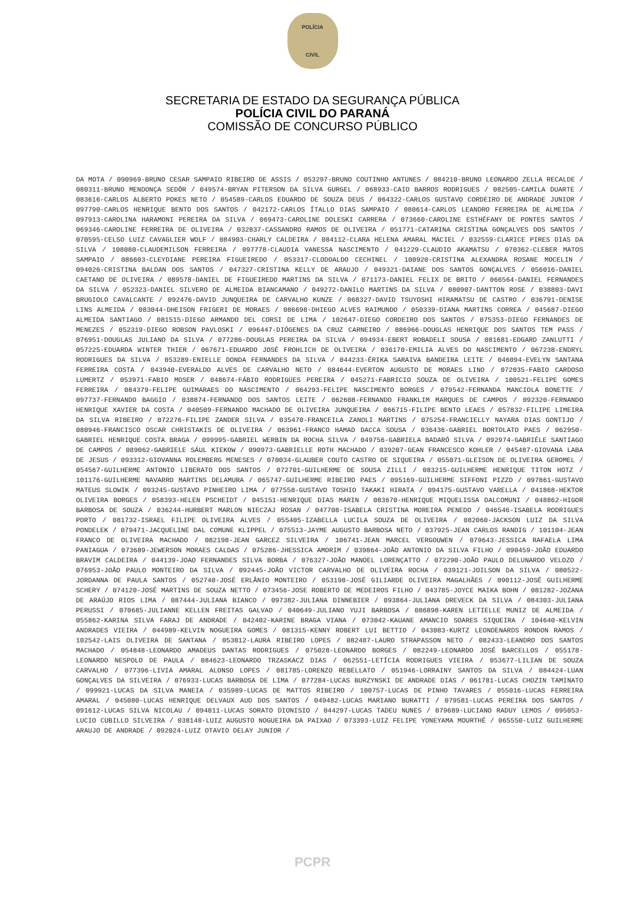POLÍCIA
CIVIL
SECRETARIA DE ESTADO DA SEGURANÇA PÚBLICA
POLÍCIA CIVIL DO PARANÁ
COMISSÃO DE CONCURSO PÚBLICO
DA MOTA / 090969-BRUNO CESAR SAMPAIO RIBEIRO DE ASSIS / 053297-BRUNO COUTINHO ANTUNES / 084210-BRUNO LEONARDO ZELLA RECALDE / 080311-BRUNO MENDONÇA SEDÔR / 049574-BRYAN PITERSON DA SILVA GURGEL / 068933-CAIO BARROS RODRIGUES / 082505-CAMILA DUARTE / 083616-CARLOS ALBERTO POKES NETO / 054589-CARLOS EDUARDO DE SOUZA DEUS / 064322-CARLOS GUSTAVO CORDEIRO DE ANDRADE JUNIOR / 097790-CARLOS HENRIQUE BENTO DOS SANTOS / 042172-CARLOS ÍTALLO DIAS SAMPAIO / 080614-CARLOS LEANDRO FERREIRA DE ALMEIDA / 097913-CAROLINA HARAMONI PEREIRA DA SILVA / 069473-CAROLINE DOLESKI CARRERA / 073660-CAROLINE ESTHÉFANY DE PONTES SANTOS / 069346-CAROLINE FERREIRA DE OLIVEIRA / 032837-CASSANDRO RAMOS DE OLIVEIRA / 051771-CATARINA CRISTINA GONÇALVES DOS SANTOS / 070595-CELSO LUIZ CAVAGLIER WOLF / 084903-CHARLY CALDEIRA / 084112-CLARA HELENA AMARAL MACIEL / 032559-CLARICE PIRES DIAS DA SILVA / 108080-CLAUDEMILSON FERREIRA / 097778-CLAUDIA VANESSA NASCIMENTO / 041229-CLAUDIO AKAMATSU / 070362-CLEBER MATOS SAMPAIO / 086603-CLEYDIANE PEREIRA FIGUEIREDO / 053317-CLODOALDO CECHINEL / 100920-CRISTINA ALEXANDRA ROSANE MOCELIN / 094026-CRISTINA BALDAN DOS SANTOS / 047327-CRISTINA KELLY DE ARAUJO / 049321-DAIANE DOS SANTOS GONÇALVES / 056016-DANIEL CAETANO DE OLIVEIRA / 089578-DANIEL DE FIGUEIREDO MARTINS DA SILVA / 071173-DANIEL FELIX DE BRITO / 066564-DANIEL FERNANDES DA SILVA / 052323-DANIEL SILVERO DE ALMEIDA BIANCAMANO / 049272-DANILO MARTINS DA SILVA / 080907-DANTTON ROSE / 038803-DAVI BRUGIOLO CAVALCANTE / 092476-DAVID JUNQUEIRA DE CARVALHO KUNZE / 068327-DAVID TSUYOSHI HIRAMATSU DE CASTRO / 036791-DENISE LINS ALMEIDA / 083044-DHEISON FRIGERI DE MORAES / 086698-DHIEGO ALVES RAIMUNDO / 050339-DIANA MARTINS CORREA / 045687-DIEGO ALMEIDA SANTIAGO / 081515-DIEGO ARMANDO DEL CORSI DE LIMA / 102647-DIEGO CORDEIRO DOS SANTOS / 075353-DIEGO FERNANDES DE MENEZES / 052319-DIEGO ROBSON PAVLOSKI / 096447-DIÓGENES DA CRUZ CARNEIRO / 086966-DOUGLAS HENRIQUE DOS SANTOS TEM PASS / 076951-DOUGLAS JULIANO DA SILVA / 077286-DOUGLAS PEREIRA DA SILVA / 094934-EBERT ROBADELI SOUSA / 081681-EDGARD ZANLUTTI / 057225-EDUARDA WINTER THIER / 067671-EDUARDO JOSÉ FROHLICH DE OLIVEIRA / 036170-EMILIA ALVES DO NASCIMENTO / 067238-ENDRYL RODRIGUES DA SILVA / 053289-ENIELLE DONDA FERNANDES DA SILVA / 044233-ÉRIKA SARAIVA BANDEIRA LEITE / 046094-EVELYN SANTANA FERREIRA COSTA / 043940-EVERALDO ALVES DE CARVALHO NETO / 084644-EVERTON AUGUSTO DE MORAES LINO / 072035-FABIO CARDOSO LUMERTZ / 053971-FABIO MOSER / 048674-FÁBIO RODRIGUES PEREIRA / 045271-FABRICIO SOUZA DE OLIVEIRA / 100521-FELIPE GOMES FERREIRA / 084379-FELIPE GUIMARAES DO NASCIMENTO / 064293-FELIPE NASCIMENTO BORGES / 079542-FERNANDA MANCIOLA BONETTE / 097737-FERNANDO BAGGIO / 038874-FERNANDO DOS SANTOS LEITE / 062608-FERNANDO FRANKLIM MARQUES DE CAMPOS / 092320-FERNANDO HENRIQUE XAVIER DA COSTA / 040509-FERNANDO MACHADO DE OLIVEIRA JUNQUEIRA / 066715-FILIPE BENTO LEAES / 057832-FILIPE LIMEIRA DA SILVA RIBEIRO / 072276-FILIPE ZANDER SILVA / 035470-FRANCEILA ZANOLI MARTINS / 075254-FRANCIELLY NAYARA DIAS GONTIJO / 080946-FRANCISCO OSCAR CHRISTAKIS DE OLIVEIRA / 063961-FRANCO HAMAD DACCA SOUSA / 036436-GABRIEL BORTOLATO PAES / 062950-GABRIEL HENRIQUE COSTA BRAGA / 099995-GABRIEL WERBIN DA ROCHA SILVA / 049756-GABRIELA BADARÓ SILVA / 092974-GABRIÉLE SANTIAGO DE CAMPOS / 089062-GABRIELE SÁUL KIEKOW / 090973-GABRIELLE ROTH MACHADO / 039207-GEAN FRANCESCO KOHLER / 045487-GIOVANA LABA DE JESUS / 093312-GIOVANNA ROLEMBERG MENESES / 070034-GLAUBER COUTO CASTRO DE SIQUEIRA / 055071-GLEISON DE OLIVEIRA GEROMEL / 054567-GUILHERME ANTONIO LIBERATO DOS SANTOS / 072701-GUILHERME DE SOUSA ZILLI / 083215-GUILHERME HENRIQUE TITON HOTZ / 101176-GUILHERME NAVARRO MARTINS DELAMURA / 065747-GUILHERME RIBEIRO PAES / 095169-GUILHERME SIFFONI PIZZO / 097861-GUSTAVO MATEUS SLOWIK / 093245-GUSTAVO PINHEIRO LIMA / 077558-GUSTAVO TOSHIO TAKAKI HIRATA / 094175-GUSTAVO VARELLA / 041868-HEKTOR OLIVEIRA BORGES / 058393-HELEN PSCHEIDT / 045151-HENRIQUE DIAS MARIN / 083670-HENRIQUE MIQUELISSA DALCOMUNI / 048862-HIGOR BARBOSA DE SOUZA / 036244-HURBERT MARLON NIECZAJ ROSAN / 047708-ISABELA CRISTINA MOREIRA PENEDO / 046546-ISABELA RODRIGUES PORTO / 081732-ISRAEL FILIPE OLIVEIRA ALVES / 055405-IZABELLA LUCILA SOUZA DE OLIVEIRA / 082060-JACKSON LUIZ DA SILVA PONDELEK / 079471-JACQUELINE DAL COMUNE KLIPPEL / 075513-JAYME AUGUSTO BARBOSA NETO / 037925-JEAN CARLOS RANDIG / 101104-JEAN FRANCO DE OLIVEIRA MACHADO / 082198-JEAN GARCEZ SILVEIRA / 106741-JEAN MARCEL VERGOUWEN / 079643-JESSICA RAFAELA LIMA PANIAGUA / 073689-JEWERSON MORAES CALDAS / 075286-JHESSICA AMORIM / 039864-JOÃO ANTONIO DA SILVA FILHO / 090459-JOÃO EDUARDO BRAVIM CALDEIRA / 044139-JOAO FERNANDES SILVA BORBA / 076327-JOÃO MANOEL LORENÇATTO / 072290-JOÃO PAULO DELUNARDO VELOZO / 076953-JOÃO PAULO MONTEIRO DA SILVA / 092445-JOÃO VICTOR CARVALHO DE OLIVEIRA ROCHA / 039121-JOILSON DA SILVA / 080522-JORDANNA DE PAULA SANTOS / 052740-JOSÉ ERLÂNIO MONTEIRO / 053198-JOSÉ GILIARDE OLIVEIRA MAGALHÃES / 090112-JOSÉ GUILHERME SCHERY / 074120-JOSÉ MARTINS DE SOUZA NETTO / 073456-JOSE ROBERTO DE MEDEIROS FILHO / 043785-JOYCE MAIKA BOHN / 081282-JOZANA DE ARAÚJO RIOS LIMA / 087444-JULIANA BIANCO / 097382-JULIANA DINNEBIER / 093864-JULIANA DREVECK DA SILVA / 084303-JULIANA PERUSSI / 070685-JULIANNE KELLEN FREITAS GALVAO / 040649-JULIANO YUJI BARBOSA / 086898-KAREN LETIELLE MUNIZ DE ALMEIDA / 055862-KARINA SILVA FARAJ DE ANDRADE / 042402-KARINE BRAGA VIANA / 073042-KAUANE AMANCIO SOARES SIQUEIRA / 104640-KELVIN ANDRADES VIEIRA / 044989-KELVIN NOGUEIRA GOMES / 081315-KENNY ROBERT LUI BETTIO / 043083-KURTZ LEONDENARDS RONDON RAMOS / 102542-LAIS OLIVEIRA DE SANTANA / 053812-LAURA RIBEIRO LOPES / 082487-LAURO STRAPASSON NETO / 082433-LEANDRO DOS SANTOS MACHADO / 054848-LEONARDO AMADEUS DANTAS RODRIGUES / 075028-LEONARDO BORGES / 082249-LEONARDO JOSÉ BARCELLOS / 055178-LEONARDO NESPOLO DE PAULA / 084623-LEONARDO TRZASKACZ DIAS / 062551-LETÍCIA RODRIGUES VIEIRA / 053677-LILIAN DE SOUZA CARVALHO / 077396-LIVIA AMARAL ALONSO LOPES / 081785-LORENZO REBELLATO / 051946-LORRAINY SANTOS DA SILVA / 084424-LUAN GONÇALVES DA SILVEIRA / 076933-LUCAS BARBOSA DE LIMA / 077284-LUCAS BURZYNSKI DE ANDRADE DIAS / 061781-LUCAS CHOZIN TAMINATO / 099921-LUCAS DA SILVA MANEIA / 035989-LUCAS DE MATTOS RIBEIRO / 100757-LUCAS DE PINHO TAVARES / 055016-LUCAS FERREIRA AMARAL / 045080-LUCAS HENRIQUE DELVAUX AUD DOS SANTOS / 049482-LUCAS MARIANO BURATTI / 079581-LUCAS PEREIRA DOS SANTOS / 091612-LUCAS SILVA NICOLAU / 094811-LUCAS SORATO DIONISIO / 044297-LUCAS TADEU NUNES / 079689-LUCIANO RADUY LEMOS / 095053-LUCIO CUBILLO SILVEIRA / 038148-LUIZ AUGUSTO NOGUEIRA DA PAIXAO / 073393-LUIZ FELIPE YONEYAMA MOURTHÉ / 065550-LUIZ GUILHERME ARAUJO DE ANDRADE / 092024-LUIZ OTAVIO DELAY JUNIOR /
PCPR